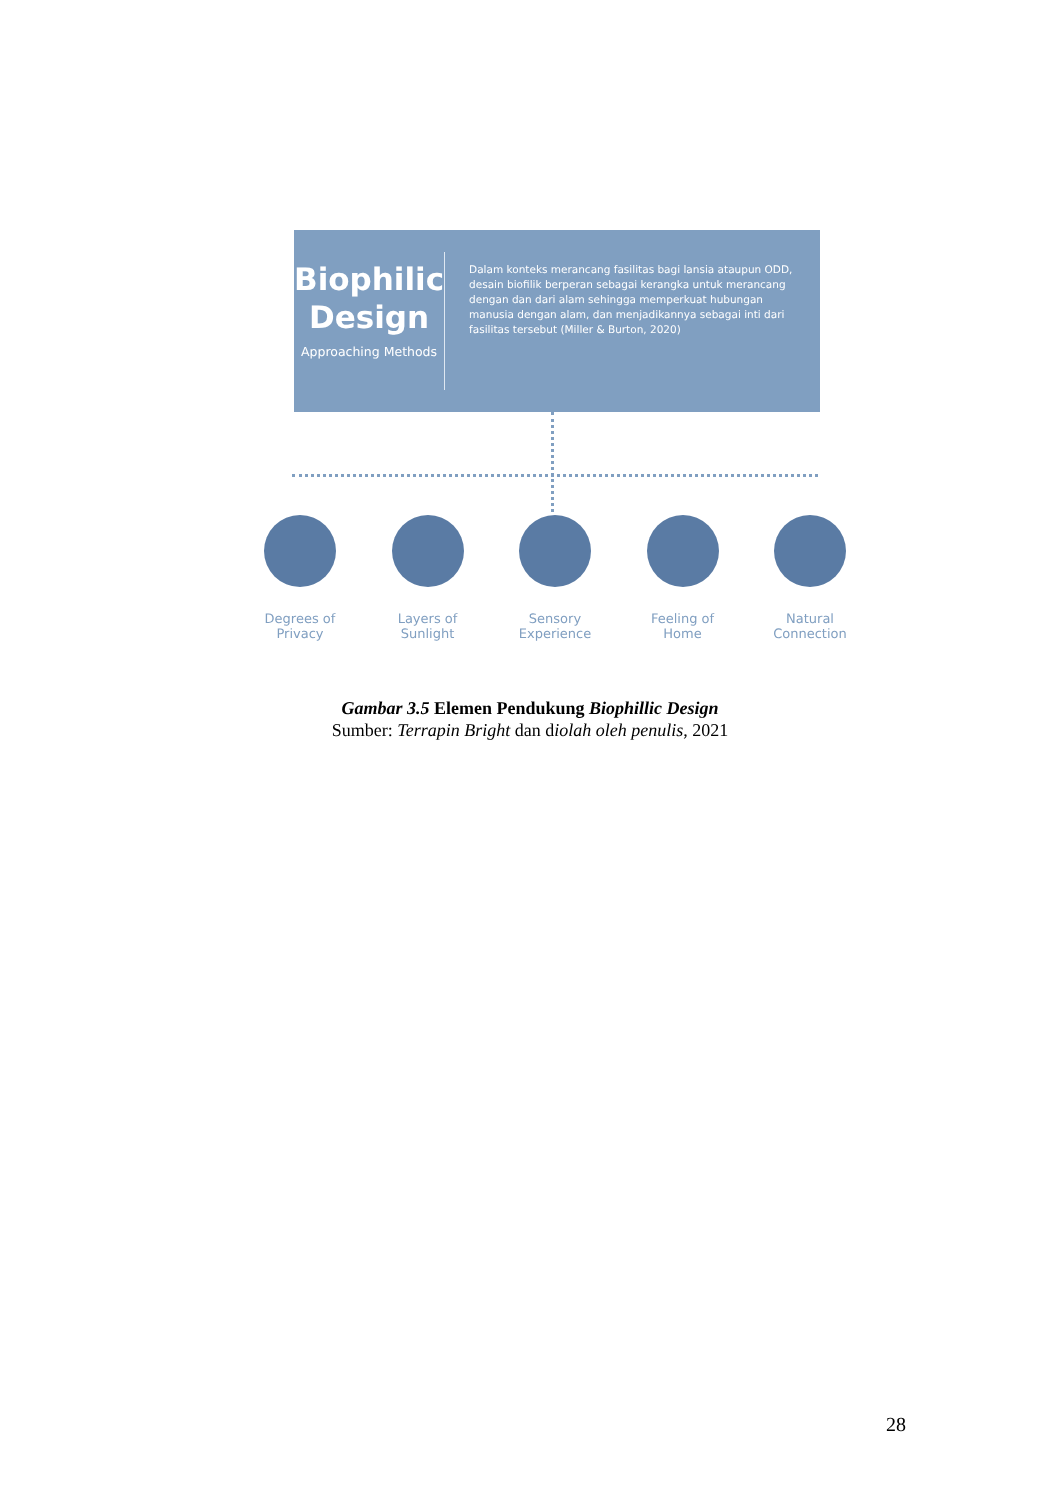Biophilic Design
Approaching Methods
Dalam konteks merancang fasilitas bagi lansia ataupun ODD, desain biofilik berperan sebagai kerangka untuk merancang dengan dan dari alam sehingga memperkuat hubungan manusia dengan alam, dan menjadikannya sebagai inti dari fasilitas tersebut (Miller & Burton, 2020)
Degrees of
Privacy
Layers of
Sunlight
Sensory
Experience
Feeling of
Home
Natural
Connection
Gambar 3.5 Elemen Pendukung Biophillic Design
Sumber: Terrapin Bright dan diolah oleh penulis, 2021
28